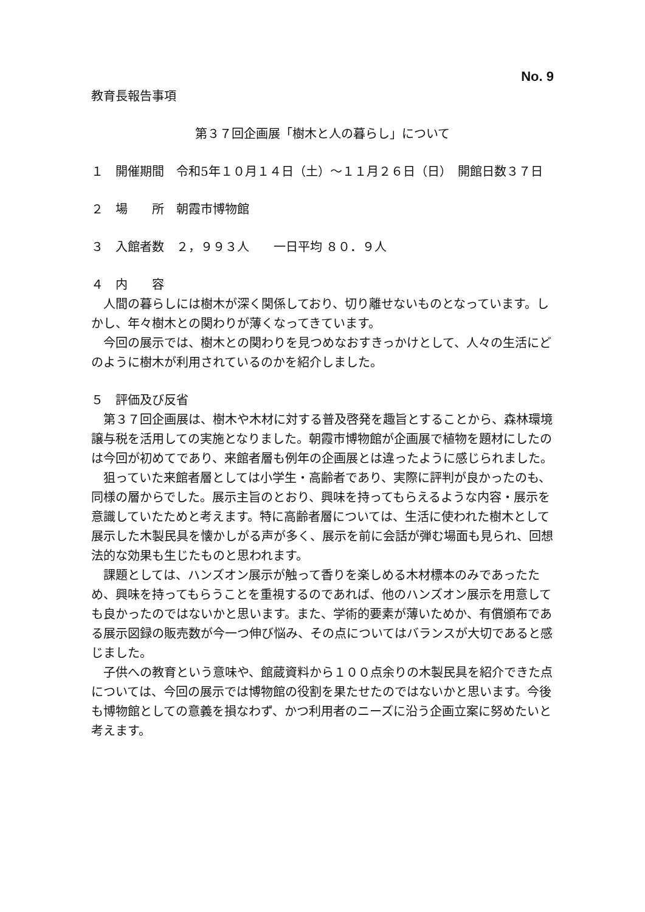No. 9
教育長報告事項
第３７回企画展「樹木と人の暮らし」について
１　開催期間　令和5年１０月１４日（土）～１１月２６日（日）　開館日数３７日
２　場　　所　朝霞市博物館
３　入館者数　２，９９３人　　一日平均 ８０．９人
４　内　　容
人間の暮らしには樹木が深く関係しており、切り離せないものとなっています。しかし、年々樹木との関わりが薄くなってきています。
今回の展示では、樹木との関わりを見つめなおすきっかけとして、人々の生活にどのように樹木が利用されているのかを紹介しました。
５　評価及び反省
第３７回企画展は、樹木や木材に対する普及啓発を趣旨とすることから、森林環境譲与税を活用しての実施となりました。朝霞市博物館が企画展で植物を題材にしたのは今回が初めてであり、来館者層も例年の企画展とは違ったように感じられました。
狙っていた来館者層としては小学生・高齢者であり、実際に評判が良かったのも、同様の層からでした。展示主旨のとおり、興味を持ってもらえるような内容・展示を意識していたためと考えます。特に高齢者層については、生活に使われた樹木として展示した木製民具を懐かしがる声が多く、展示を前に会話が弾む場面も見られ、回想法的な効果も生じたものと思われます。
課題としては、ハンズオン展示が触って香りを楽しめる木材標本のみであったため、興味を持ってもらうことを重視するのであれば、他のハンズオン展示を用意しても良かったのではないかと思います。また、学術的要素が薄いためか、有償頒布である展示図録の販売数が今一つ伸び悩み、その点についてはバランスが大切であると感じました。
子供への教育という意味や、館蔵資料から１００点余りの木製民具を紹介できた点については、今回の展示では博物館の役割を果たせたのではないかと思います。今後も博物館としての意義を損なわず、かつ利用者のニーズに沿う企画立案に努めたいと考えます。